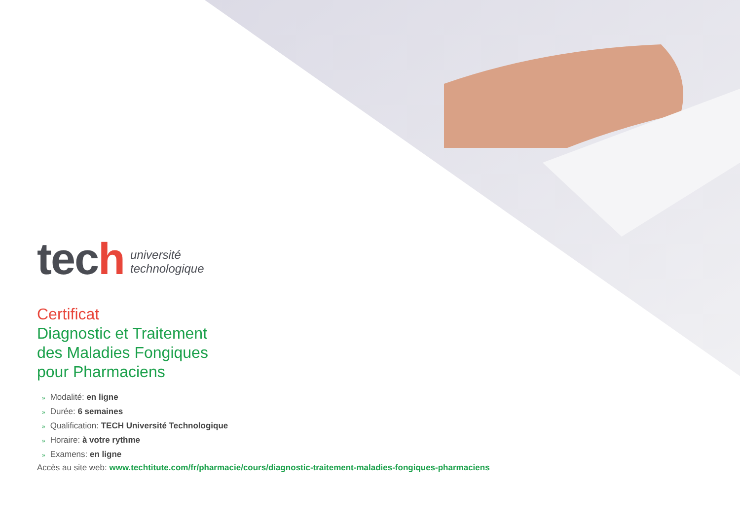tech
université
technologique
Certificat
Diagnostic et Traitement
des Maladies Fongiques
pour Pharmaciens
» Modalité: en ligne
» Durée: 6 semaines
» Qualification: TECH Université Technologique
» Horaire: à votre rythme
» Examens: en ligne
Accès au site web: www.techtitute.com/fr/pharmacie/cours/diagnostic-traitement-maladies-fongiques-pharmaciens